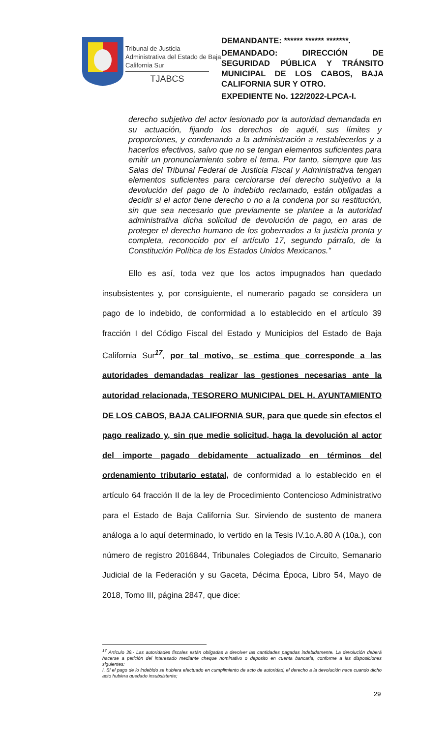Tribunal de Justicia Administrativa del Estado de Baja California Sur
TJABCS
DEMANDANTE: ****** ****** *******.
DEMANDADO: DIRECCIÓN DE SEGURIDAD PÚBLICA Y TRÁNSITO MUNICIPAL DE LOS CABOS, BAJA CALIFORNIA SUR Y OTRO.
EXPEDIENTE No. 122/2022-LPCA-I.
derecho subjetivo del actor lesionado por la autoridad demandada en su actuación, fijando los derechos de aquél, sus límites y proporciones, y condenando a la administración a restablecerlos y a hacerlos efectivos, salvo que no se tengan elementos suficientes para emitir un pronunciamiento sobre el tema. Por tanto, siempre que las Salas del Tribunal Federal de Justicia Fiscal y Administrativa tengan elementos suficientes para cerciorarse del derecho subjetivo a la devolución del pago de lo indebido reclamado, están obligadas a decidir si el actor tiene derecho o no a la condena por su restitución, sin que sea necesario que previamente se plantee a la autoridad administrativa dicha solicitud de devolución de pago, en aras de proteger el derecho humano de los gobernados a la justicia pronta y completa, reconocido por el artículo 17, segundo párrafo, de la Constitución Política de los Estados Unidos Mexicanos.”
Ello es así, toda vez que los actos impugnados han quedado insubsistentes y, por consiguiente, el numerario pagado se considera un pago de lo indebido, de conformidad a lo establecido en el artículo 39 fracción I del Código Fiscal del Estado y Municipios del Estado de Baja California Sur<sup>17</sup>, por tal motivo, se estima que corresponde a las autoridades demandadas realizar las gestiones necesarias ante la autoridad relacionada, TESORERO MUNICIPAL DEL H. AYUNTAMIENTO DE LOS CABOS, BAJA CALIFORNIA SUR, para que quede sin efectos el pago realizado y, sin que medie solicitud, haga la devolución al actor del importe pagado debidamente actualizado en términos del ordenamiento tributario estatal, de conformidad a lo establecido en el artículo 64 fracción II de la ley de Procedimiento Contencioso Administrativo para el Estado de Baja California Sur. Sirviendo de sustento de manera análoga a lo aquí determinado, lo vertido en la Tesis IV.1o.A.80 A (10a.), con número de registro 2016844, Tribunales Colegiados de Circuito, Semanario Judicial de la Federación y su Gaceta, Décima Época, Libro 54, Mayo de 2018, Tomo III, página 2847, que dice:
<sup>17</sup> Artículo 39.- Las autoridades fiscales están obligadas a devolver las cantidades pagadas indebidamente. La devolución deberá hacerse a petición del interesado mediante cheque nominativo o deposito en cuenta bancaria, conforme a las disposiciones siguientes:
I. Si el pago de lo indebido se hubiera efectuado en cumplimiento de acto de autoridad, el derecho a la devolución nace cuando dicho acto hubiera quedado insubsistente;
29